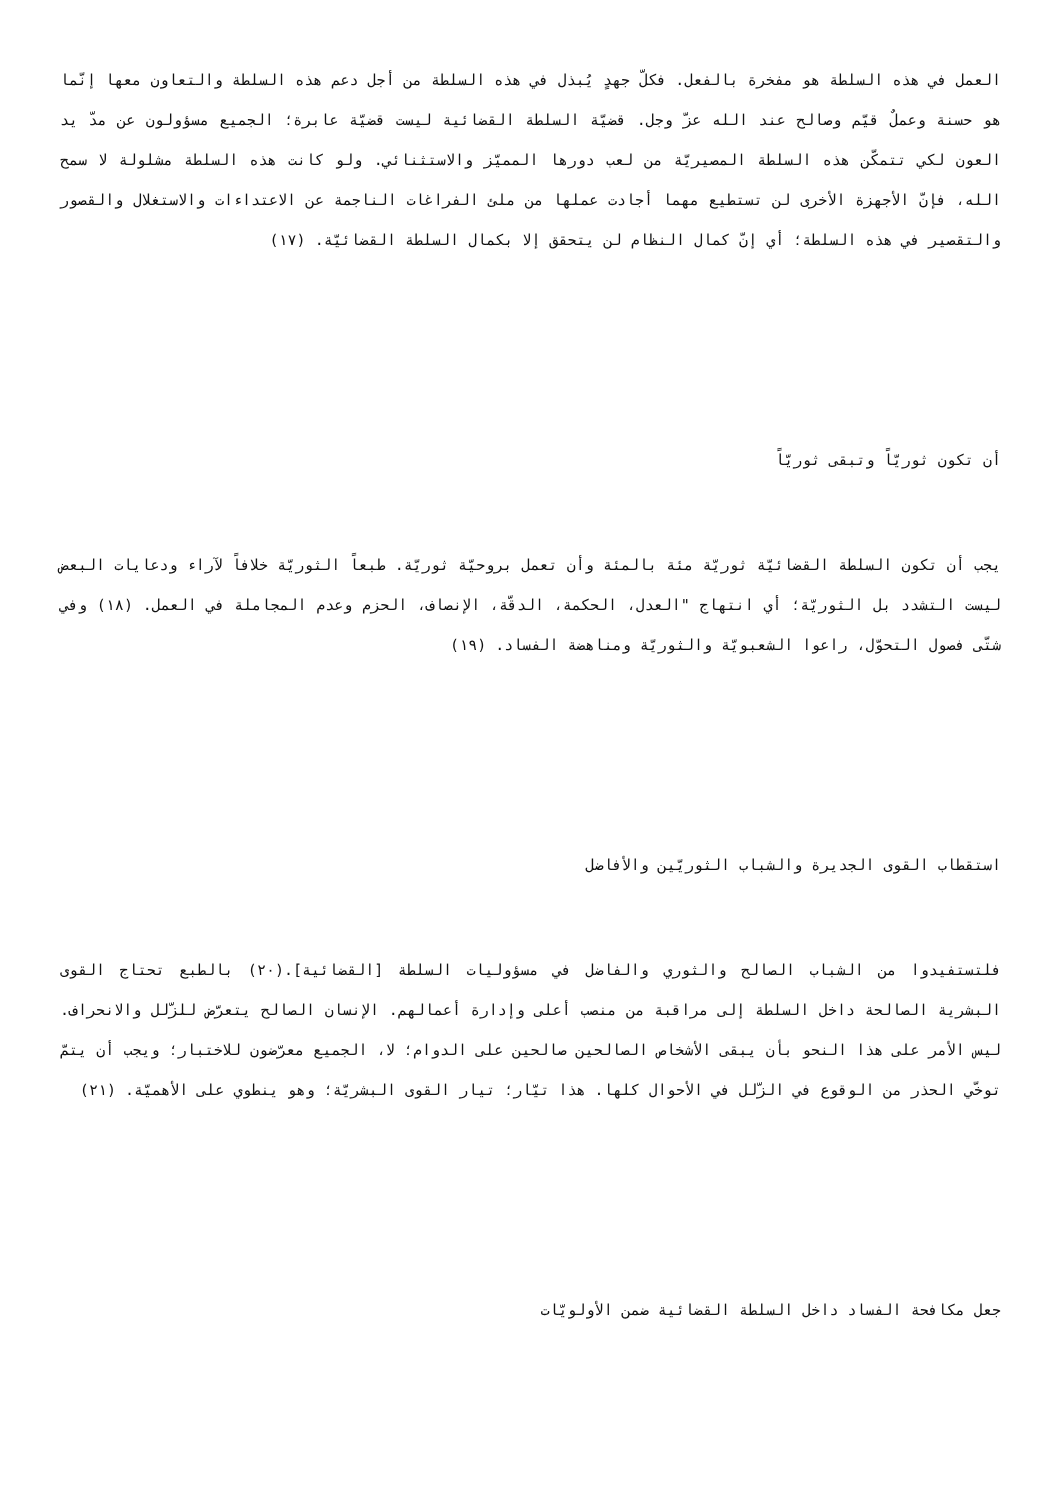العمل في هذه السلطة هو مفخرة بالفعل. فكلّ جهدٍ يُبذل في هذه السلطة من أجل دعم هذه السلطة والتعاون معها إنّما هو حسنة وعملٌ قيّم وصالح عند الله عزّ وجل. قضيّة السلطة القضائية ليست قضيّة عابرة؛ الجميع مسؤولون عن مدّ يد العون لكي تتمكّن هذه السلطة المصيريّة من لعب دورها المميّز والاستثنائي. ولو كانت هذه السلطة مشلولة لا سمح الله، فإنّ الأجهزة الأخرى لن تستطيع مهما أجادت عملها من ملئ الفراغات الناجمة عن الاعتداءات والاستغلال والقصور والتقصير في هذه السلطة؛ أي إنّ كمال النظام لن يتحقق إلا بكمال السلطة القضائيّة. (١٧)
أن تكون ثوريّاً وتبقى ثوريّاً
يجب أن تكون السلطة القضائيّة ثوريّة مئة بالمئة وأن تعمل بروحيّة ثوريّة. طبعاً الثوريّة خلافاً لآراء ودعايات البعض ليست التشدد بل الثوريّة؛ أي انتهاج "العدل، الحكمة، الدقّة، الإنصاف، الحزم وعدم المجاملة في العمل. (١٨) وفي شتّى فصول التحوّل، راعوا الشعبويّة والثوريّة ومناهضة الفساد. (١٩)
استقطاب القوى الجديرة والشباب الثوريّين والأفاضل
فلتستفيدوا من الشباب الصالح والثوري والفاضل في مسؤوليات السلطة [القضائية].(٢٠) بالطبع تحتاج القوى البشرية الصالحة داخل السلطة إلى مراقبة من منصب أعلى وإدارة أعمالهم. الإنسان الصالح يتعرّض للزّلل والانحراف. ليس الأمر على هذا النحو بأن يبقى الأشخاص الصالحين صالحين على الدوام؛ لا، الجميع معرّضون للاختبار؛ ويجب أن يتمّ توخّي الحذر من الوقوع في الزّلل في الأحوال كلها. هذا تيّار؛ تيار القوى البشريّة؛ وهو ينطوي على الأهميّة. (٢١)
جعل مكافحة الفساد داخل السلطة القضائية ضمن الأولويّات